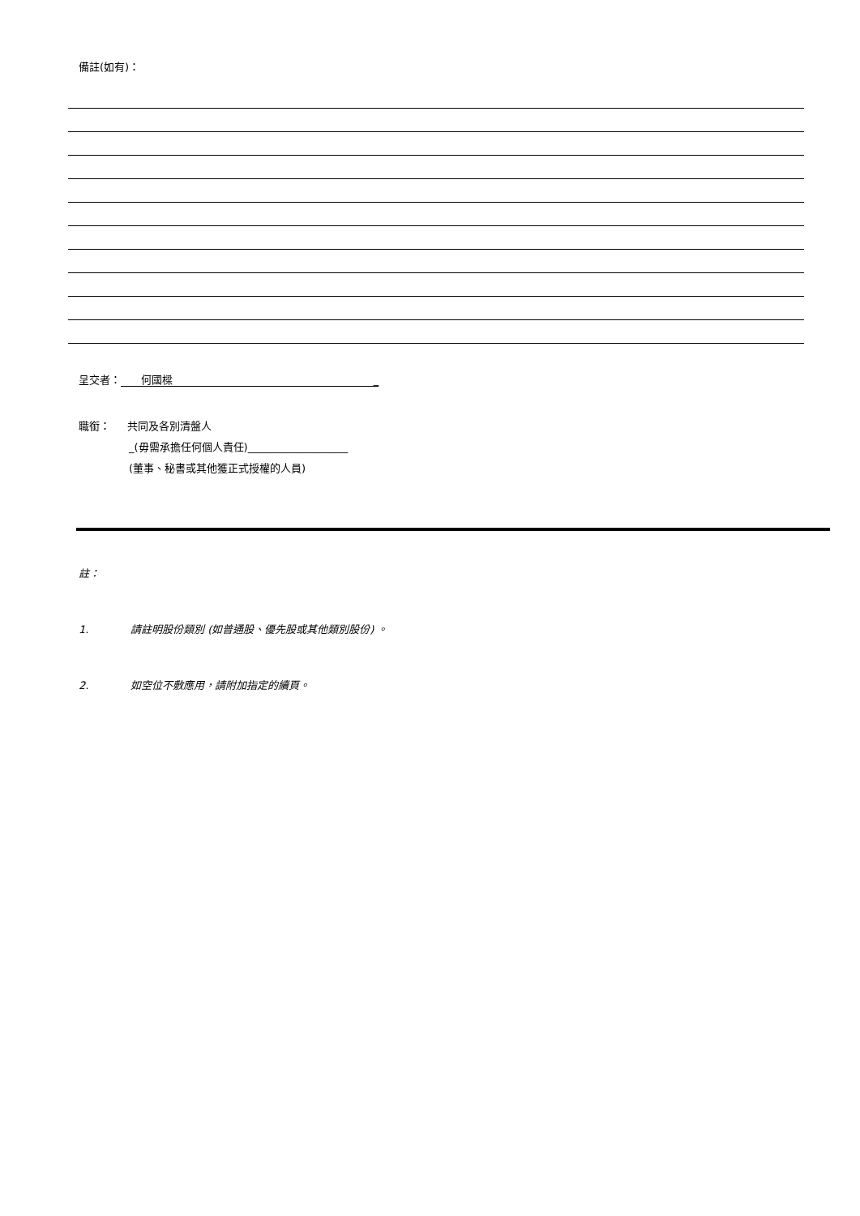備註(如有)：
呈交者： 何國樑 _
職銜： 共同及各別清盤人
_(毋需承擔任何個人責任)___________________
(董事、秘書或其他獲正式授權的人員)
註：
1. 請註明股份類別 (如普通股、優先股或其他類別股份) 。
2. 如空位不敷應用，請附加指定的續頁。